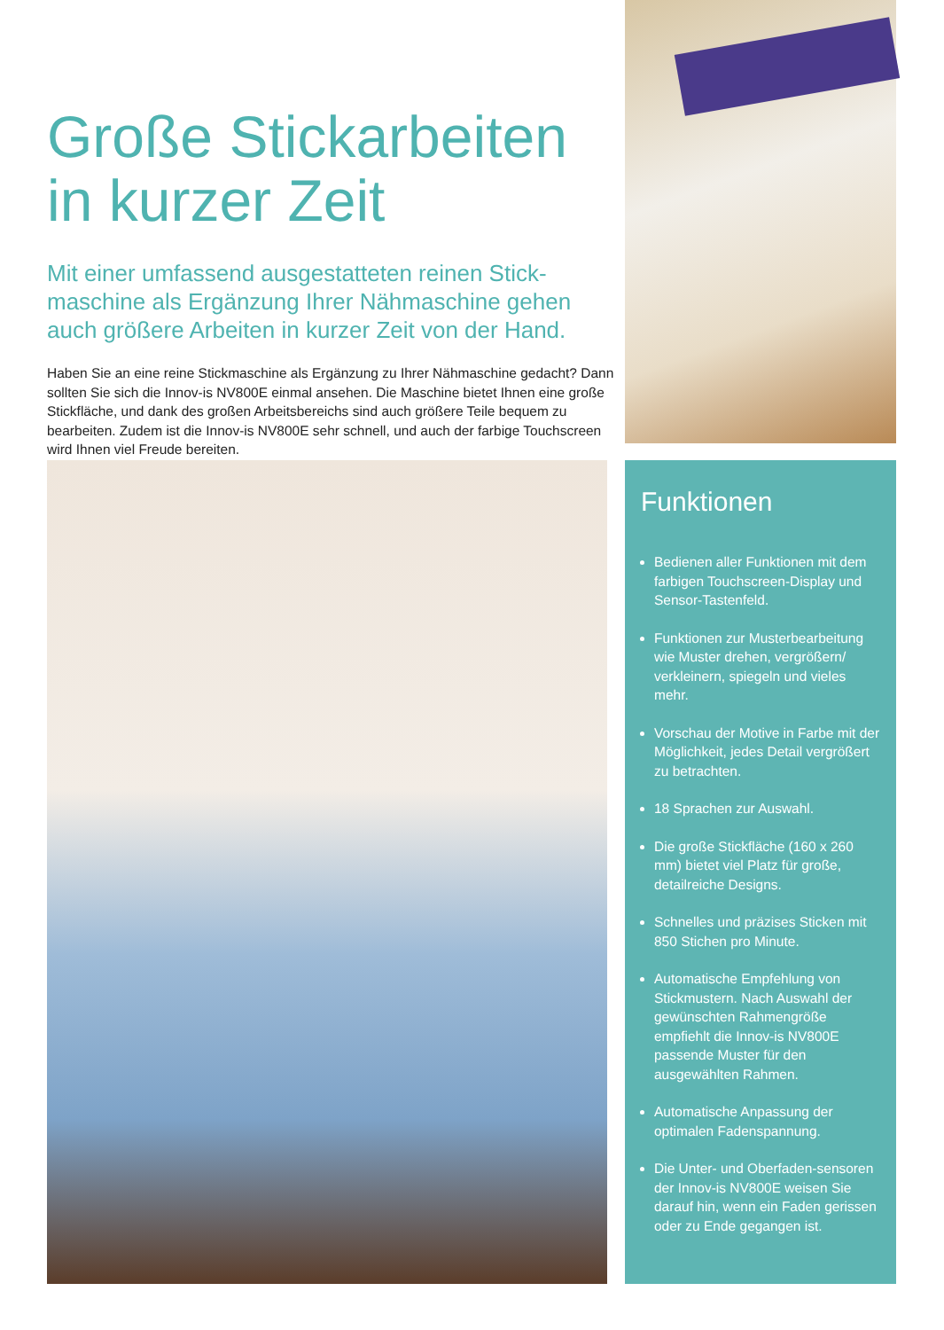Große Stickarbeiten in kurzer Zeit
Mit einer umfassend ausgestatteten reinen Stick-maschine als Ergänzung Ihrer Nähmaschine gehen auch größere Arbeiten in kurzer Zeit von der Hand.
Haben Sie an eine reine Stickmaschine als Ergänzung zu Ihrer Nähmaschine gedacht? Dann sollten Sie sich die Innov-is NV800E einmal ansehen. Die Maschine bietet Ihnen eine große Stickfläche, und dank des großen Arbeitsbereichs sind auch größere Teile bequem zu bearbeiten. Zudem ist die Innov-is NV800E sehr schnell, und auch der farbige Touchscreen wird Ihnen viel Freude bereiten.
Funktionen
Bedienen aller Funktionen mit dem farbigen Touchscreen-Display und Sensor-Tastenfeld.
Funktionen zur Musterbearbeitung wie Muster drehen, vergrößern/ verkleinern, spiegeln und vieles mehr.
Vorschau der Motive in Farbe mit der Möglichkeit, jedes Detail vergrößert zu betrachten.
18 Sprachen zur Auswahl.
Die große Stickfläche (160 x 260 mm) bietet viel Platz für große, detailreiche Designs.
Schnelles und präzises Sticken mit 850 Stichen pro Minute.
Automatische Empfehlung von Stickmustern. Nach Auswahl der gewünschten Rahmengröße empfiehlt die Innov-is NV800E passende Muster für den ausgewählten Rahmen.
Automatische Anpassung der optimalen Fadenspannung.
Die Unter- und Oberfaden-sensoren der Innov-is NV800E weisen Sie darauf hin, wenn ein Faden gerissen oder zu Ende gegangen ist.